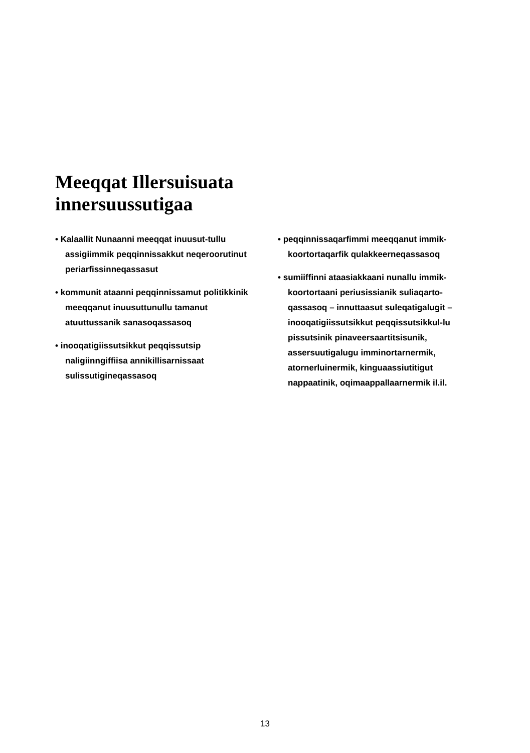Meeqqat Illersuisuata
innersuussutigaa
• Kalaallit Nunaanni meeqqat inuusut-tullu assigiimmik peqqinnissakkut neqeroorutinut periarfissinneqassasut
• kommunit ataanni peqqinnissamut politikkinik meeqqanut inuusuttunullu tamanut atuuttussanik sanasoqassasoq
• inooqatigiissutsikkut peqqissutsip naligiinngiffiisa annikillisarnissaat sulissutigineqassasoq
• peqqinnissaqarfimmi meeqqanut immik-koortortaqarfik qulakkeerneqassasoq
• sumiiffinni ataasiakkaani nunallu immik-koortortaani periusissianik suliaqarto-qassasoq – innuttaasut suleqatigalugit – inooqatigiissutsikkut peqqissutsikkul-lu pissutsinik pinaveersaartitsisunik, assersuutigalugu imminortarnermik, atornerluinermik, kinguaassiutitigut nappaatinik, oqimaappallaarnermik il.il.
13